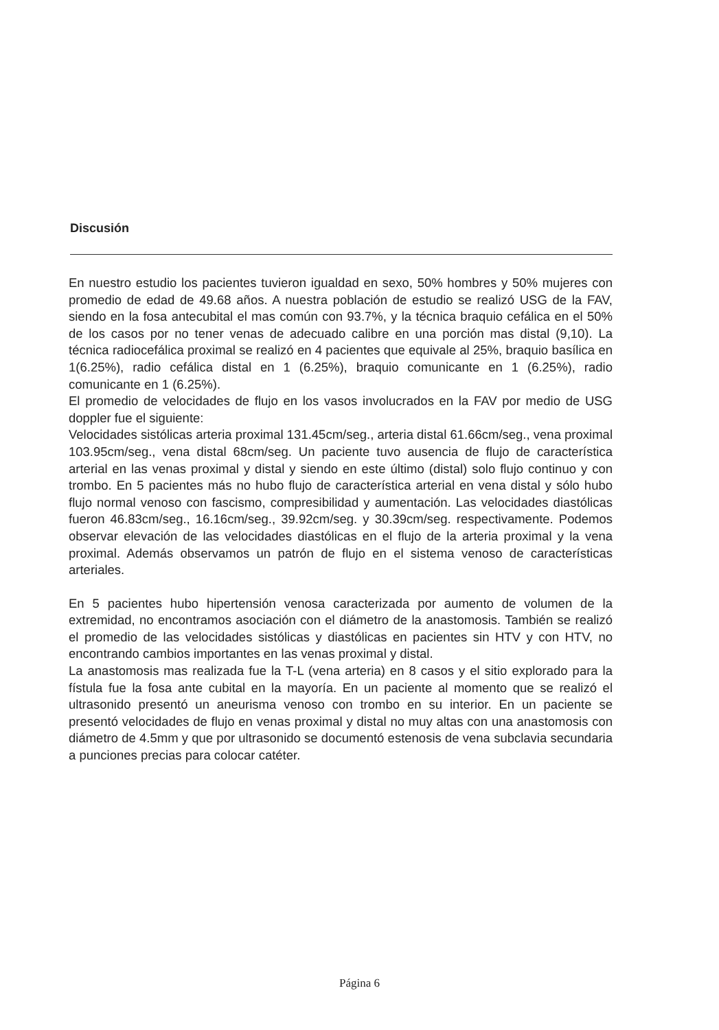Discusión
En nuestro estudio los pacientes tuvieron igualdad en sexo, 50% hombres y 50% mujeres con promedio de edad de 49.68 años. A nuestra población de estudio se realizó USG de la FAV, siendo en la fosa antecubital el mas común con 93.7%, y la técnica braquio cefálica en el 50% de los casos por no tener venas de adecuado calibre en una porción mas distal (9,10). La técnica radiocefálica proximal se realizó en 4 pacientes que equivale al 25%, braquio basílica en 1(6.25%), radio cefálica distal en 1 (6.25%), braquio comunicante en 1 (6.25%), radio comunicante en 1 (6.25%).
El promedio de velocidades de flujo en los vasos involucrados en la FAV por medio de USG doppler fue el siguiente:
Velocidades sistólicas arteria proximal 131.45cm/seg., arteria distal 61.66cm/seg., vena proximal 103.95cm/seg., vena distal 68cm/seg. Un paciente tuvo ausencia de flujo de característica arterial en las venas proximal y distal y siendo en este último (distal) solo flujo continuo y con trombo. En 5 pacientes más no hubo flujo de característica arterial en vena distal y sólo hubo flujo normal venoso con fascismo, compresibilidad y aumentación. Las velocidades diastólicas fueron 46.83cm/seg., 16.16cm/seg., 39.92cm/seg. y 30.39cm/seg. respectivamente. Podemos observar elevación de las velocidades diastólicas en el flujo de la arteria proximal y la vena proximal. Además observamos un patrón de flujo en el sistema venoso de características arteriales.
En 5 pacientes hubo hipertensión venosa caracterizada por aumento de volumen de la extremidad, no encontramos asociación con el diámetro de la anastomosis. También se realizó el promedio de las velocidades sistólicas y diastólicas en pacientes sin HTV y con HTV, no encontrando cambios importantes en las venas proximal y distal.
La anastomosis mas realizada fue la T-L (vena arteria) en 8 casos y el sitio explorado para la fístula fue la fosa ante cubital en la mayoría. En un paciente al momento que se realizó el ultrasonido presentó un aneurisma venoso con trombo en su interior. En un paciente se presentó velocidades de flujo en venas proximal y distal no muy altas con una anastomosis con diámetro de 4.5mm y que por ultrasonido se documentó estenosis de vena subclavia secundaria a punciones precias para colocar catéter.
Página 6